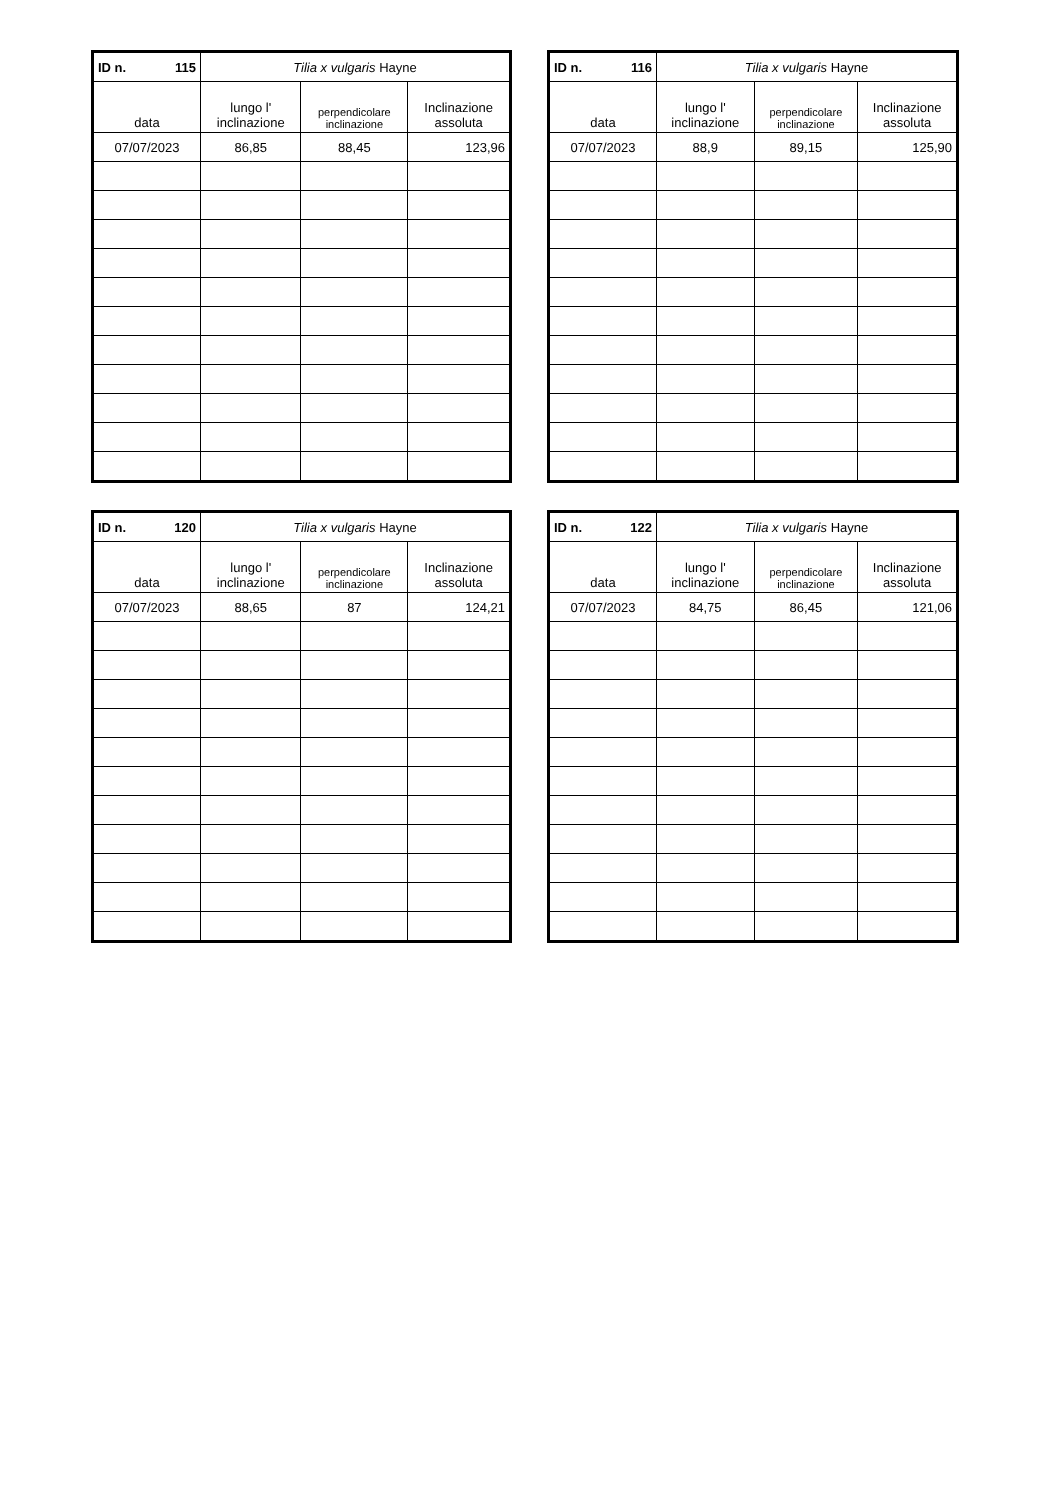| ID n. 115 | Tilia x vulgaris Hayne | | |
| --- | --- | --- | --- |
| data | lungo l' inclinazione | perpendicolare inclinazione | Inclinazione assoluta |
| 07/07/2023 | 86,85 | 88,45 | 123,96 |
| ID n. 116 | Tilia x vulgaris Hayne | | |
| --- | --- | --- | --- |
| data | lungo l' inclinazione | perpendicolare inclinazione | Inclinazione assoluta |
| 07/07/2023 | 88,9 | 89,15 | 125,90 |
| ID n. 120 | Tilia x vulgaris Hayne | | |
| --- | --- | --- | --- |
| data | lungo l' inclinazione | perpendicolare inclinazione | Inclinazione assoluta |
| 07/07/2023 | 88,65 | 87 | 124,21 |
| ID n. 122 | Tilia x vulgaris Hayne | | |
| --- | --- | --- | --- |
| data | lungo l' inclinazione | perpendicolare inclinazione | Inclinazione assoluta |
| 07/07/2023 | 84,75 | 86,45 | 121,06 |